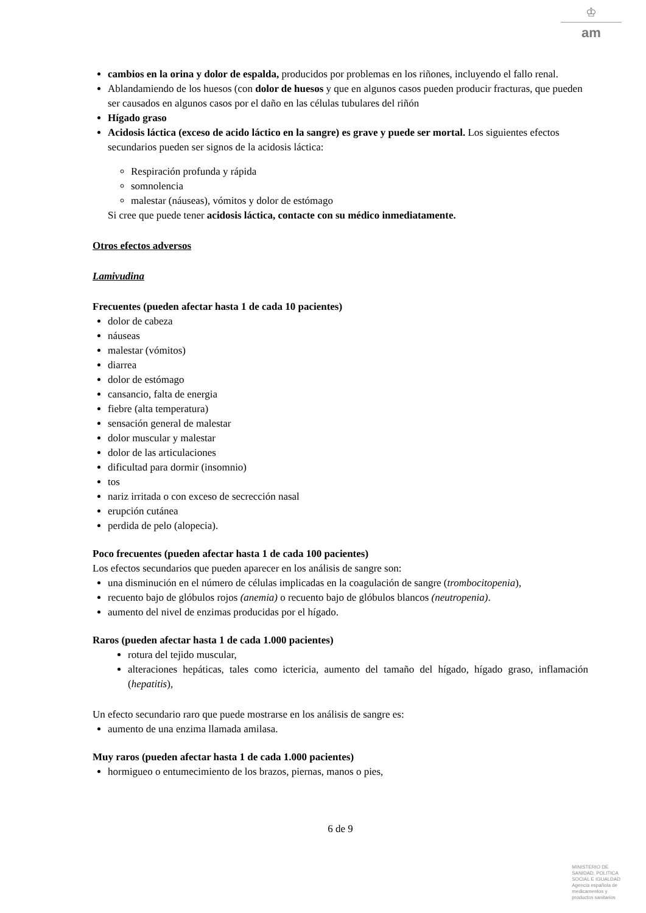♔
am
cambios en la orina y dolor de espalda, producidos por problemas en los riñones, incluyendo el fallo renal.
Ablandamiendo de los huesos (con dolor de huesos y que en algunos casos pueden producir fracturas, que pueden ser causados en algunos casos por el daño en las células tubulares del riñón
Hígado graso
Acidosis láctica (exceso de acido láctico en la sangre) es grave y puede ser mortal. Los siguientes efectos secundarios pueden ser signos de la acidosis láctica:
Respiración profunda y rápida
somnolencia
malestar (náuseas), vómitos y dolor de estómago
Si cree que puede tener acidosis láctica, contacte con su médico inmediatamente.
Otros efectos adversos
Lamivudina
Frecuentes (pueden afectar hasta 1 de cada 10 pacientes)
dolor de cabeza
náuseas
malestar (vómitos)
diarrea
dolor de estómago
cansancio, falta de energia
fiebre (alta temperatura)
sensación general de malestar
dolor muscular y malestar
dolor de las articulaciones
dificultad para dormir (insomnio)
tos
nariz irritada o con exceso de secrección nasal
erupción cutánea
perdida de pelo (alopecia).
Poco frecuentes (pueden afectar hasta 1 de cada 100 pacientes)
Los efectos secundarios que pueden aparecer en los análisis de sangre son:
una disminución en el número de células implicadas en la coagulación de sangre (trombocitopenia),
recuento bajo de glóbulos rojos (anemia) o recuento bajo de glóbulos blancos (neutropenia).
aumento del nivel de enzimas producidas por el hígado.
Raros (pueden afectar hasta 1 de cada 1.000 pacientes)
rotura del tejido muscular,
alteraciones hepáticas, tales como ictericia, aumento del tamaño del hígado, hígado graso, inflamación (hepatitis),
Un efecto secundario raro que puede mostrarse en los análisis de sangre es:
aumento de una enzima llamada amilasa.
Muy raros (pueden afectar hasta 1 de cada 1.000 pacientes)
hormigueo o entumecimiento de los brazos, piernas, manos o pies,
6 de 9
MINISTERIO DE
SANIDAD, POLITICA
SOCIAL E IGUALDAD
Agencia española de
medicamentos y
productos sanitarios